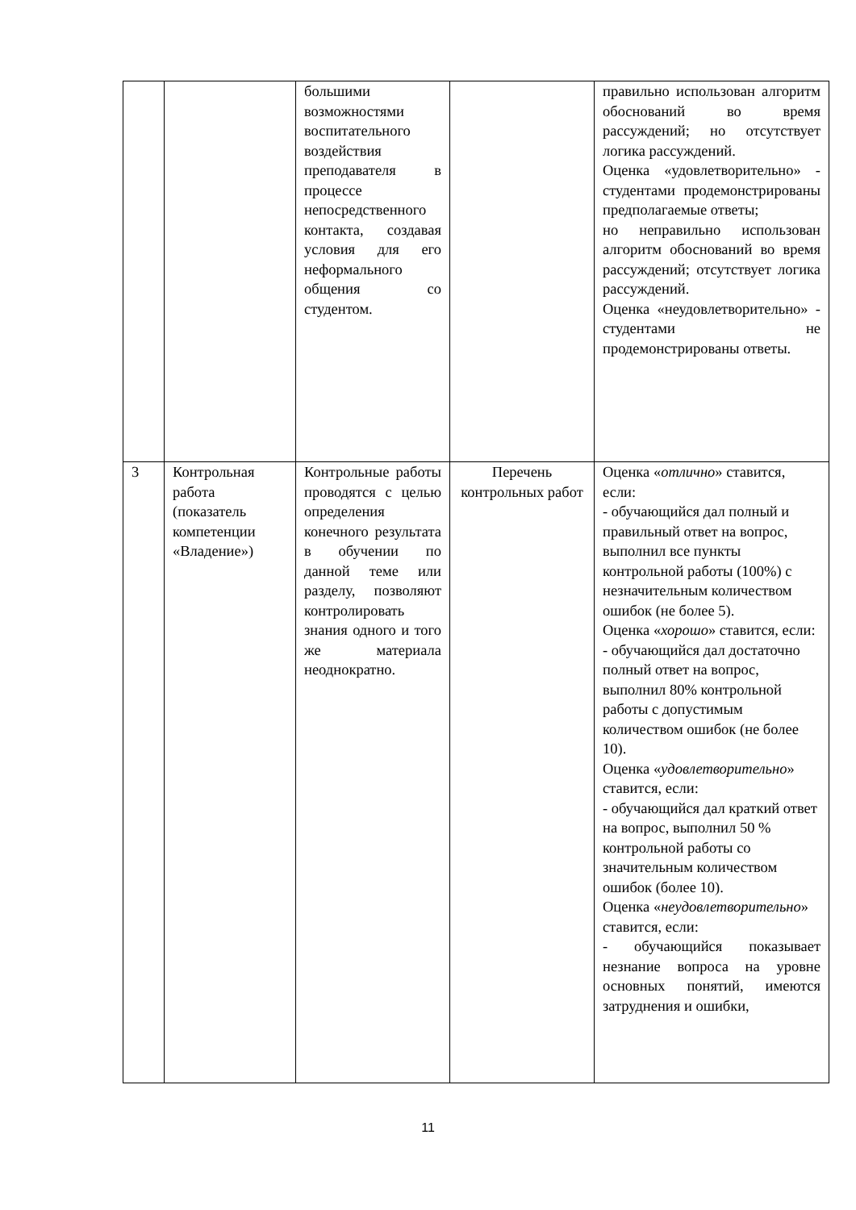| | | большими возможностями воспитательного воздействия преподавателя в процессе непосредственного контакта, создавая условия для его неформального общения со студентом. | | правильно использован алгоритм обоснований во время рассуждений; но отсутствует логика рассуждений. Оценка «удовлетворительно» - студентами продемонстрированы предполагаемые ответы; но неправильно использован алгоритм обоснований во время рассуждений; отсутствует логика рассуждений. Оценка «неудовлетворительно» - студентами не продемонстрированы ответы. |
| 3 | Контрольная работа (показатель компетенции «Владение») | Контрольные работы проводятся с целью определения конечного результата в обучении по данной теме или разделу, позволяют контролировать знания одного и того же материала неоднократно. | Перечень контрольных работ | Оценка « отлично » ставится, если: - обучающийся дал полный и правильный ответ на вопрос, выполнил все пункты контрольной работы (100%) с незначительным количеством ошибок (не более 5). Оценка « хорошо » ставится, если: - обучающийся дал достаточно полный ответ на вопрос, выполнил 80% контрольной работы с допустимым количеством ошибок (не более 10). Оценка « удовлетворительно » ставится, если: - обучающийся дал краткий ответ на вопрос, выполнил 50 % контрольной работы со значительным количеством ошибок (более 10). Оценка « неудовлетворительно » ставится, если: - обучающийся показывает незнание вопроса на уровне основных понятий, имеются затруднения и ошибки, |
11